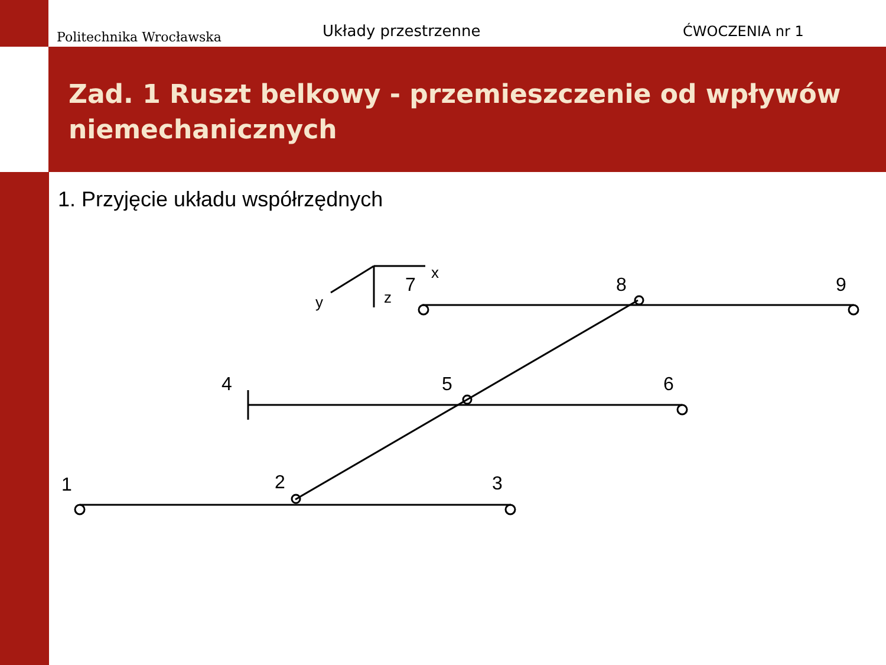Politechnika Wrocławska
Układy przestrzenne
ĆWOCZENIA nr 1
Zad. 1 Ruszt belkowy - przemieszczenie od wpływów niemechanicznych
1. Przyjęcie układu współrzędnych
1
2
3
4
5
6
7
8
9
x
y
z